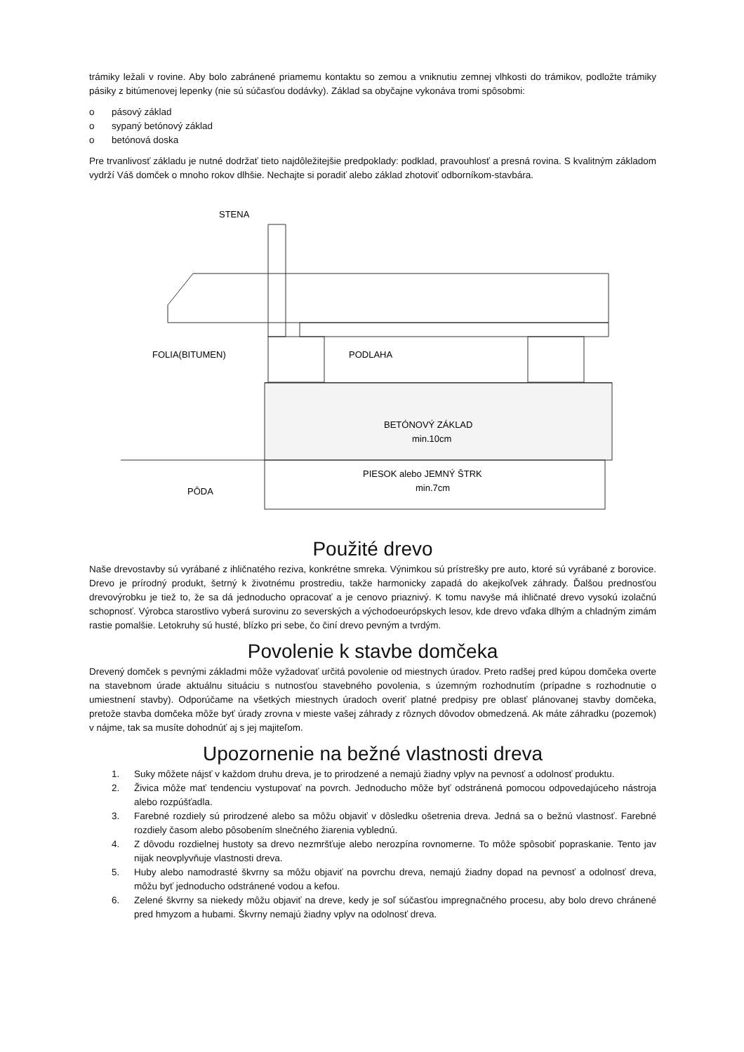trámiky ležali v rovine. Aby bolo zabránené priamemu kontaktu so zemou a vniknutiu zemnej vlhkosti do trámikov, podložte trámiky pásiky z bitúmenovej lepenky (nie sú súčasťou dodávky). Základ sa obyčajne vykonáva tromi spôsobmi:
o pásový základ
o sypaný betónový základ
o betónová doska
Pre trvanlivosť základu je nutné dodržať tieto najdôležitejšie predpoklady: podklad, pravouhlosť a presná rovina. S kvalitným základom vydrží Váš domček o mnoho rokov dlhšie. Nechajte si poradiť alebo základ zhotoviť odborníkom-stavbára.
STENA
FOLIA(BITUMEN)
PODLAHA
BETÓNOVÝ ZÁKLAD
min.10cm
PIESOK alebo JEMNÝ ŠTRK
min.7cm
PÔDA
Použité drevo
Naše drevostavby sú vyrábané z ihličnatého reziva, konkrétne smreka. Výnimkou sú prístrešky pre auto, ktoré sú vyrábané z borovice. Drevo je prírodný produkt, šetrný k životnému prostrediu, takže harmonicky zapadá do akejkoľvek záhrady. Ďalšou prednosťou drevovýrobku je tiež to, že sa dá jednoducho opracovať a je cenovo priaznivý. K tomu navyše má ihličnaté drevo vysokú izolačnú schopnosť. Výrobca starostlivo vyberá surovinu zo severských a východoeurópskych lesov, kde drevo vďaka dlhým a chladným zimám rastie pomalšie. Letokruhy sú husté, blízko pri sebe, čo činí drevo pevným a tvrdým.
Povolenie k stavbe domčeka
Drevený domček s pevnými základmi môže vyžadovať určitá povolenie od miestnych úradov. Preto radšej pred kúpou domčeka overte na stavebnom úrade aktuálnu situáciu s nutnosťou stavebného povolenia, s územným rozhodnutím (prípadne s rozhodnutie o umiestnení stavby). Odporúčame na všetkých miestnych úradoch overiť platné predpisy pre oblasť plánovanej stavby domčeka, pretože stavba domčeka môže byť úrady zrovna v mieste vašej záhrady z rôznych dôvodov obmedzená. Ak máte záhradku (pozemok) v nájme, tak sa musíte dohodnúť aj s jej majiteľom.
Upozornenie na bežné vlastnosti dreva
1. Suky môžete nájsť v každom druhu dreva, je to prirodzené a nemajú žiadny vplyv na pevnosť a odolnosť produktu.
2. Živica môže mať tendenciu vystupovať na povrch. Jednoducho môže byť odstránená pomocou odpovedajúceho nástroja alebo rozpúšťadla.
3. Farebné rozdiely sú prirodzené alebo sa môžu objaviť v dôsledku ošetrenia dreva. Jedná sa o bežnú vlastnosť. Farebné rozdiely časom alebo pôsobením slnečného žiarenia vyblednú.
4. Z dôvodu rozdielnej hustoty sa drevo nezmršťuje alebo nerozpína rovnomerne. To môže spôsobiť popraskanie. Tento jav nijak neovplyvňuje vlastnosti dreva.
5. Huby alebo namodrasté škvrny sa môžu objaviť na povrchu dreva, nemajú žiadny dopad na pevnosť a odolnosť dreva, môžu byť jednoducho odstránené vodou a kefou.
6. Zelené škvrny sa niekedy môžu objaviť na dreve, kedy je soľ súčasťou impregnačného procesu, aby bolo drevo chránené pred hmyzom a hubami. Škvrny nemajú žiadny vplyv na odolnosť dreva.